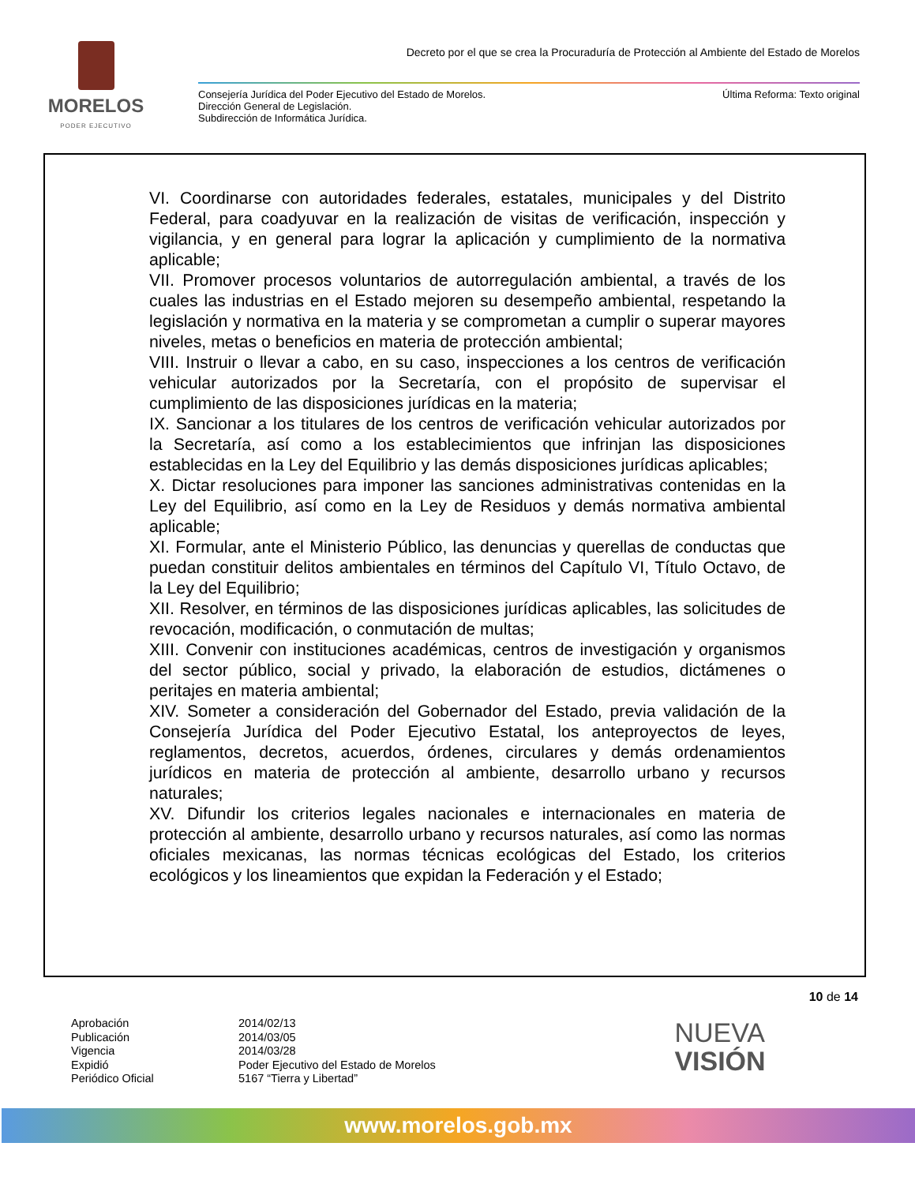MORELOS
PODER EJECUTIVO
Decreto por el que se crea la Procuraduría de Protección al Ambiente del Estado de Morelos
Consejería Jurídica del Poder Ejecutivo del Estado de Morelos.
Dirección General de Legislación.
Subdirección de Informática Jurídica.
Última Reforma: Texto original
VI. Coordinarse con autoridades federales, estatales, municipales y del Distrito Federal, para coadyuvar en la realización de visitas de verificación, inspección y vigilancia, y en general para lograr la aplicación y cumplimiento de la normativa aplicable;
VII. Promover procesos voluntarios de autorregulación ambiental, a través de los cuales las industrias en el Estado mejoren su desempeño ambiental, respetando la legislación y normativa en la materia y se comprometan a cumplir o superar mayores niveles, metas o beneficios en materia de protección ambiental;
VIII. Instruir o llevar a cabo, en su caso, inspecciones a los centros de verificación vehicular autorizados por la Secretaría, con el propósito de supervisar el cumplimiento de las disposiciones jurídicas en la materia;
IX. Sancionar a los titulares de los centros de verificación vehicular autorizados por la Secretaría, así como a los establecimientos que infrinjan las disposiciones establecidas en la Ley del Equilibrio y las demás disposiciones jurídicas aplicables;
X. Dictar resoluciones para imponer las sanciones administrativas contenidas en la Ley del Equilibrio, así como en la Ley de Residuos y demás normativa ambiental aplicable;
XI. Formular, ante el Ministerio Público, las denuncias y querellas de conductas que puedan constituir delitos ambientales en términos del Capítulo VI, Título Octavo, de la Ley del Equilibrio;
XII. Resolver, en términos de las disposiciones jurídicas aplicables, las solicitudes de revocación, modificación, o conmutación de multas;
XIII. Convenir con instituciones académicas, centros de investigación y organismos del sector público, social y privado, la elaboración de estudios, dictámenes o peritajes en materia ambiental;
XIV. Someter a consideración del Gobernador del Estado, previa validación de la Consejería Jurídica del Poder Ejecutivo Estatal, los anteproyectos de leyes, reglamentos, decretos, acuerdos, órdenes, circulares y demás ordenamientos jurídicos en materia de protección al ambiente, desarrollo urbano y recursos naturales;
XV. Difundir los criterios legales nacionales e internacionales en materia de protección al ambiente, desarrollo urbano y recursos naturales, así como las normas oficiales mexicanas, las normas técnicas ecológicas del Estado, los criterios ecológicos y los lineamientos que expidan la Federación y el Estado;
10 de 14
Aprobación 2014/02/13 Publicación 2014/03/05 Vigencia 2014/03/28 Expidió Poder Ejecutivo del Estado de Morelos Periódico Oficial 5167 “Tierra y Libertad”
NUEVA
VISIÓN
www.morelos.gob.mx